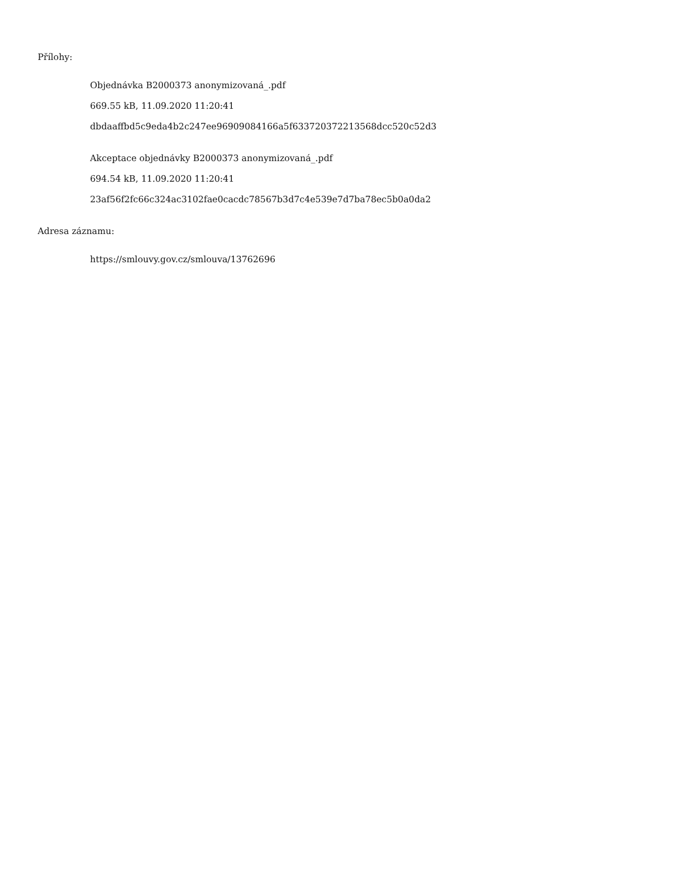Přílohy:
Objednávka B2000373 anonymizovaná_.pdf
669.55 kB, 11.09.2020 11:20:41
dbdaaffbd5c9eda4b2c247ee96909084166a5f633720372213568dcc520c52d3
Akceptace objednávky B2000373 anonymizovaná_.pdf
694.54 kB, 11.09.2020 11:20:41
23af56f2fc66c324ac3102fae0cacdc78567b3d7c4e539e7d7ba78ec5b0a0da2
Adresa záznamu:
https://smlouvy.gov.cz/smlouva/13762696